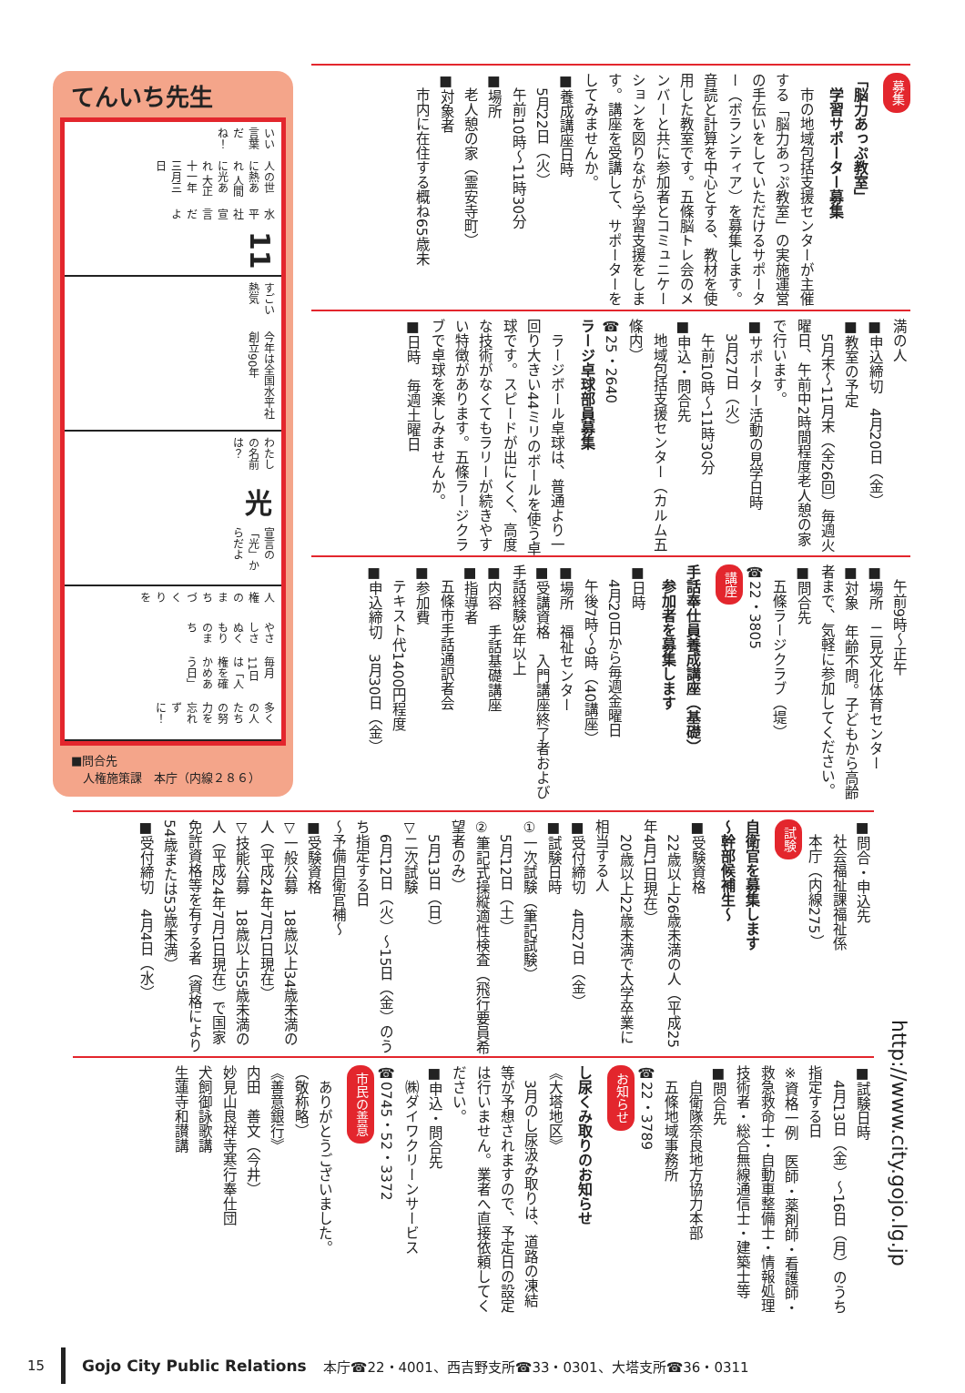てんいち先生
いい言葉だね！ 人の世に熱あれ 人間に光あれ 大正十一年三月三日 水平社宣言だよ 11
すごい熱気 今年は全国水平社創立90年
わたしの名前は？ 光 宣言の「光」からだよ
人権のまちづくりを やさしさぬくもりのまち 毎月11日は「人権を確かめあう日」 多くの人たちの努力を忘れずに！
■問合先
　人権施策課　本庁（内線２８６）
募集
「脳力あっぷ教室」
　学習サポーター募集
　市の地域包括支援センターが主催する「脳力あっぷ教室」の実施運営の手伝いをしていただけるサポーター（ボランティア）を募集します。音読と計算を中心とする、教材を使用した教室です。五條脳トレ会のメンバーと共に参加者とコミュニケーションを図りながら学習支援をします。講座を受講して、サポーターをしてみませんか。
■養成講座日時
　5月22日（火）
　午前10時〜11時30分
■場所
　老人憩の家（霊安寺町）
■対象者
　市内に在住する概ね65歳未
満の人
■申込締切　4月20日（金）
■教室の予定
　5月末〜11月末（全26回）毎週火曜日、午前中2時間程度老人憩の家で行います。
■サポーター活動の見学日時
　3月27日（火）
　午前10時〜11時30分
■申込・問合先
　地域包括支援センター（カルム五條内）
☎25・2640
ラージ卓球部員募集
　ラージボール卓球は、普通より一回り大きい44ミリのボールを使う卓球です。スピードが出にくく、高度な技術がなくてもラリーが続きやすい特徴があります。五條ラージクラブで卓球を楽しみませんか。
■日時　毎週土曜日
　午前9時〜正午
■場所　二見文化体育センター
■対象　年齢不問。子どもから高齢者まで、気軽に参加してください。
■問合先
　五條ラージクラブ（堤）
☎22・3805
講座
手話奉仕員養成講座（基礎）
　参加者を募集します
■日時
　4月20日から毎週金曜日
　午後7時〜9時（40講座）
■場所　福祉センター
■受講資格　入門講座終了者および手話経験3年以上
■内容　手話基礎講座
■指導者
　五條市手話通訳者会
■参加費
　テキスト代1400円程度
■申込締切　3月30日（金）
■問合・申込先
　社会福祉課福祉係
　本庁（内線275）
試験
自衛官を募集します
〜幹部候補生〜
■受験資格
　22歳以上26歳未満の人（平成25年4月1日現在）
　20歳以上22歳未満で大学卒業に相当する人
■受付締切　4月27日（金）
■試験日時
①一次試験（筆記試験）
　5月12日（土）
②筆記式操縦適性検査（飛行要員希望者のみ）
　5月13日（日）
▽二次試験
　6月12日（火）〜15日（金）のうち指定する日
〜予備自衛官補〜
■受験資格
▽一般公募　18歳以上34歳未満の人（平成24年7月1日現在）
▽技能公募　18歳以上55歳未満の人（平成24年7月1日現在）で国家免許資格等を有する者（資格により54歳または53歳未満）
■受付締切　4月4日（水）
■試験日時
　4月13日（金）〜16日（月）のうち指定する日
※資格一例　医師・薬剤師・看護師・救急救命士・自動車整備士・情報処理技術者・総合無線通信士・建築士等
■問合先
　自衛隊奈良地方協力本部
　五條地域事務所
☎22・3789
お知らせ
し尿くみ取りのお知らせ
《大塔地区》
　3月のし尿汲み取りは、道路の凍結等が予想されますので、予定日の設定は行いません。業者へ直接依頼してください。
■申込・問合先
　㈱ダイワクリーンサービス
☎0745・52・3372
市民の善意
　ありがとうございました。
（敬称略）
《善意銀行》
内田　善文（今井）
妙見山良祥寺寒行奉仕団
犬飼御詠歌講
生蓮寺和讃講
http://www.city.gojo.lg.jp
15 Gojo City Public Relations 本庁☎22・4001、西吉野支所☎33・0301、大塔支所☎36・0311